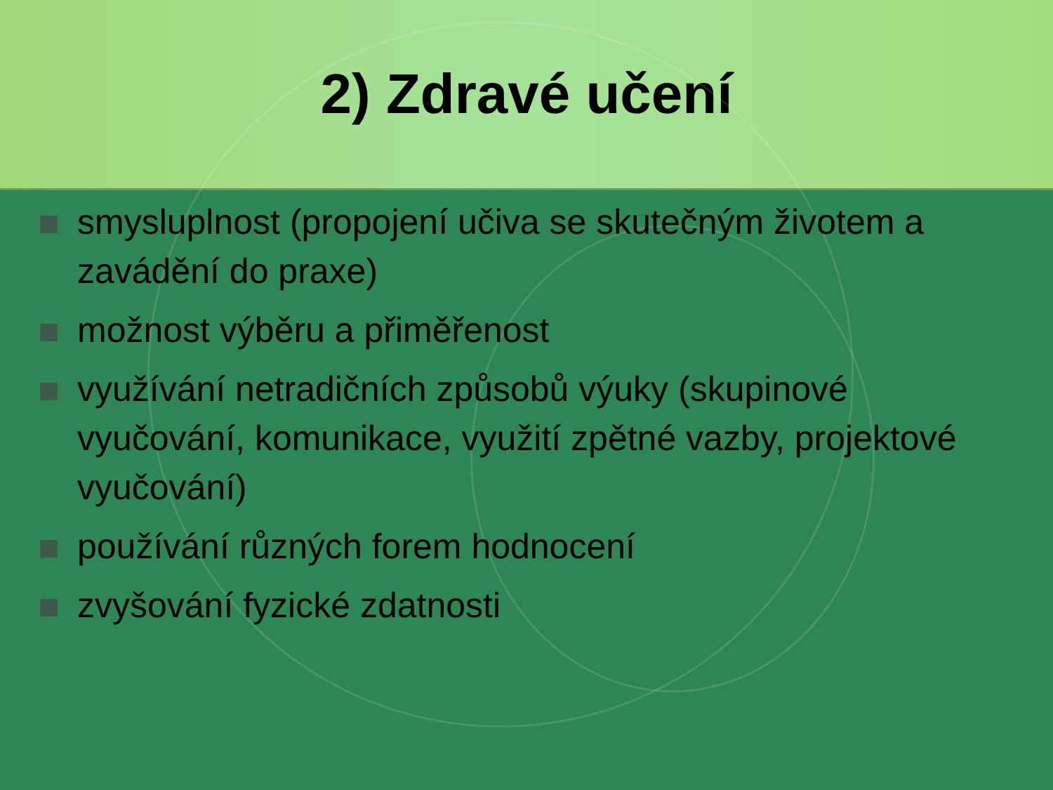2) Zdravé učení
smysluplnost (propojení učiva se skutečným životem a zavádění do praxe)
možnost výběru a přiměřenost
využívání netradičních způsobů výuky (skupinové vyučování, komunikace, využití zpětné vazby, projektové vyučování)
používání různých forem hodnocení
zvyšování fyzické zdatnosti